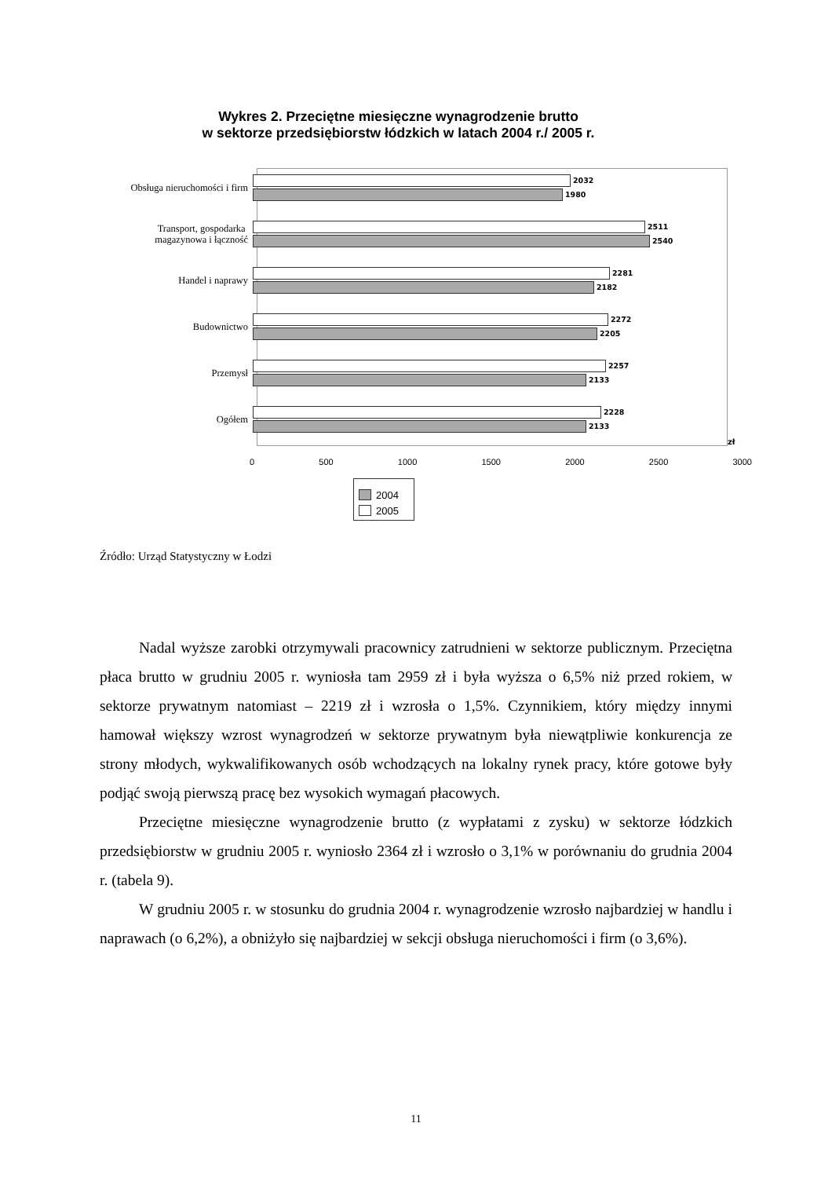Wykres 2. Przeciętne miesięczne wynagrodzenie brutto
w sektorze przedsiębiorstw łódzkich w latach 2004 r./ 2005 r.
Obsługa nieruchomości i firm
2032
1980
Transport, gospodarka
magazynowa i łączność
2511
2540
Handel i naprawy
2281
2182
Budownictwo
2272
2205
Przemysł
2257
2133
Ogółem
2228
2133
zł
0 500 1000 1500 2000 2500 3000
2004
2005
Źródło: Urząd Statystyczny w Łodzi
Nadal wyższe zarobki otrzymywali pracownicy zatrudnieni w sektorze publicznym. Przeciętna płaca brutto w grudniu 2005 r. wyniosła tam 2959 zł i była wyższa o 6,5% niż przed rokiem, w sektorze prywatnym natomiast – 2219 zł i wzrosła o 1,5%. Czynnikiem, który między innymi hamował większy wzrost wynagrodzeń w sektorze prywatnym była niewątpliwie konkurencja ze strony młodych, wykwalifikowanych osób wchodzących na lokalny rynek pracy, które gotowe były podjąć swoją pierwszą pracę bez wysokich wymagań płacowych.
Przeciętne miesięczne wynagrodzenie brutto (z wypłatami z zysku) w sektorze łódzkich przedsiębiorstw w grudniu 2005 r. wyniosło 2364 zł i wzrosło o 3,1% w porównaniu do grudnia 2004 r. (tabela 9).
W grudniu 2005 r. w stosunku do grudnia 2004 r. wynagrodzenie wzrosło najbardziej w handlu i naprawach (o 6,2%), a obniżyło się najbardziej w sekcji obsługa nieruchomości i firm (o 3,6%).
11